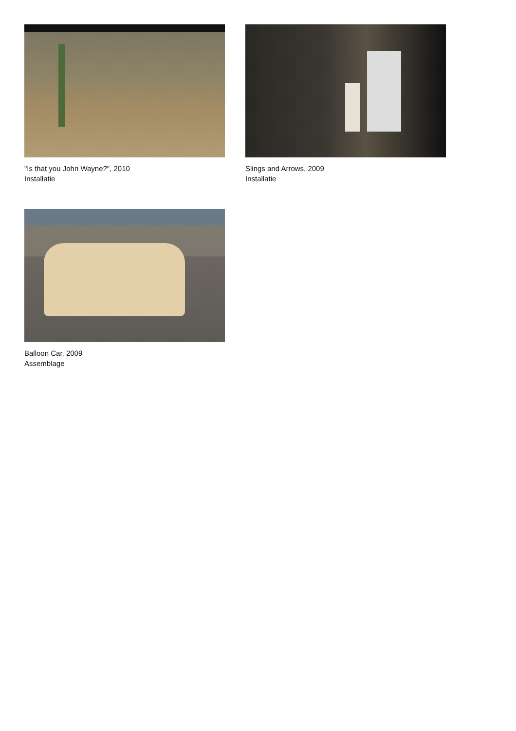"Is that you John Wayne?", 2010
Installatie
Slings and Arrows, 2009
Installatie
Balloon Car, 2009
Assemblage